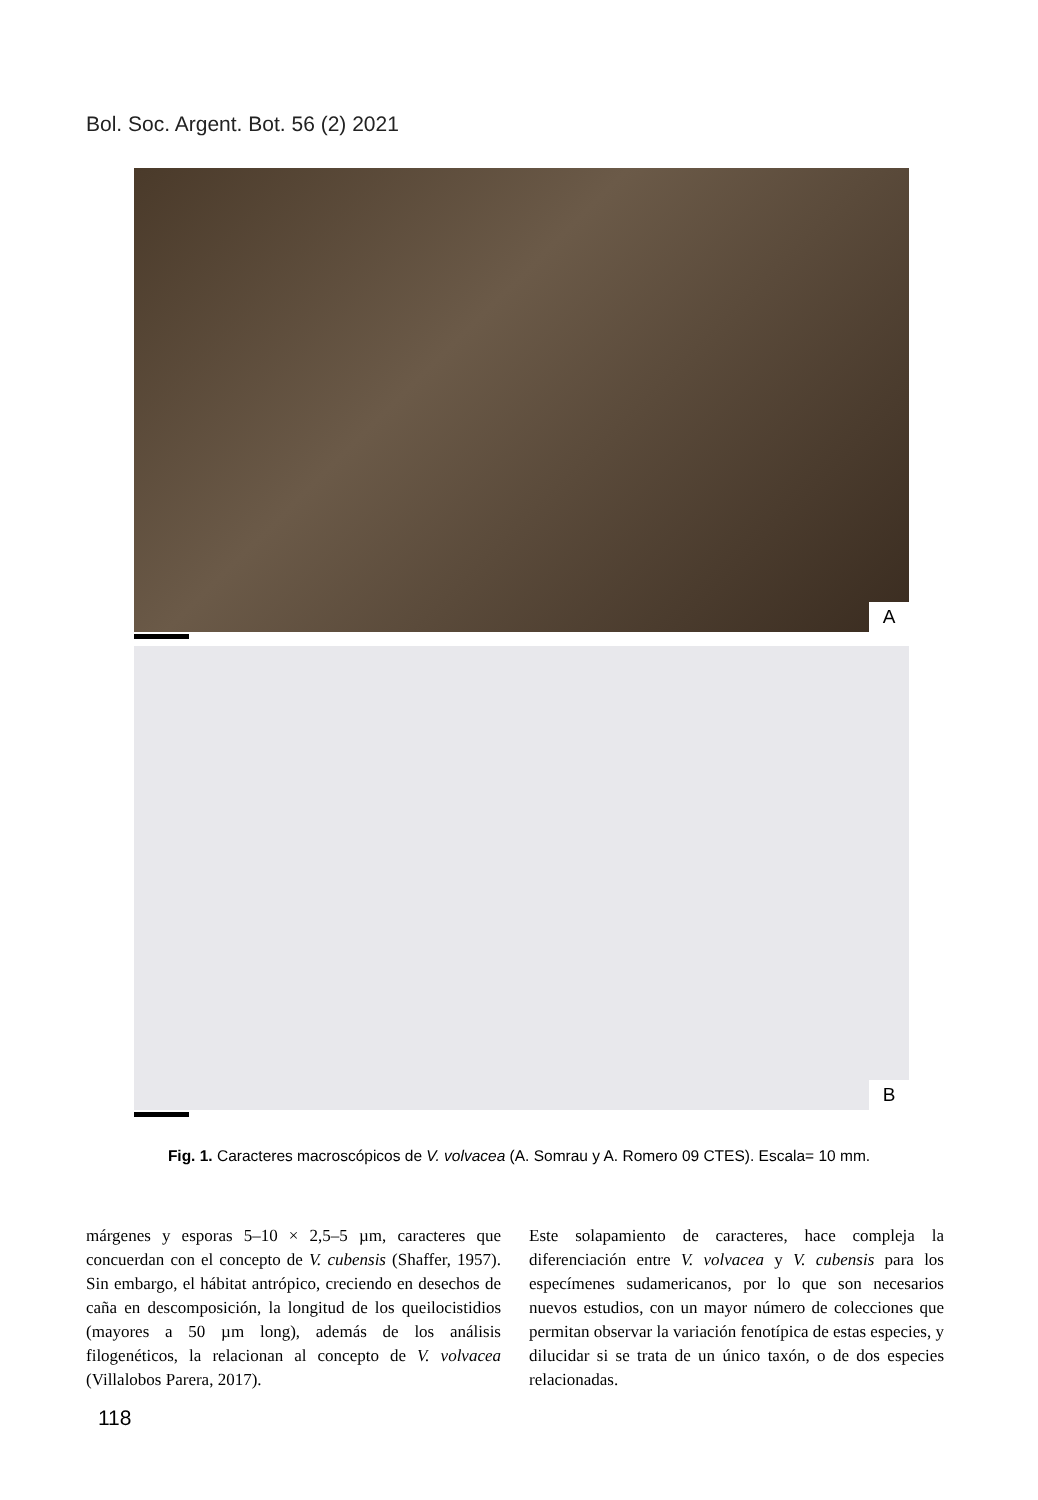Bol. Soc. Argent. Bot. 56 (2) 2021
A
B
Fig. 1. Caracteres macroscópicos de V. volvacea (A. Somrau y A. Romero 09 CTES). Escala= 10 mm.
márgenes y esporas 5–10 × 2,5–5 µm, caracteres que concuerdan con el concepto de V. cubensis (Shaffer, 1957). Sin embargo, el hábitat antrópico, creciendo en desechos de caña en descomposición, la longitud de los queilocistidios (mayores a 50 µm long), además de los análisis filogenéticos, la relacionan al concepto de V. volvacea (Villalobos Parera, 2017).
Este solapamiento de caracteres, hace compleja la diferenciación entre V. volvacea y V. cubensis para los especímenes sudamericanos, por lo que son necesarios nuevos estudios, con un mayor número de colecciones que permitan observar la variación fenotípica de estas especies, y dilucidar si se trata de un único taxón, o de dos especies relacionadas.
118